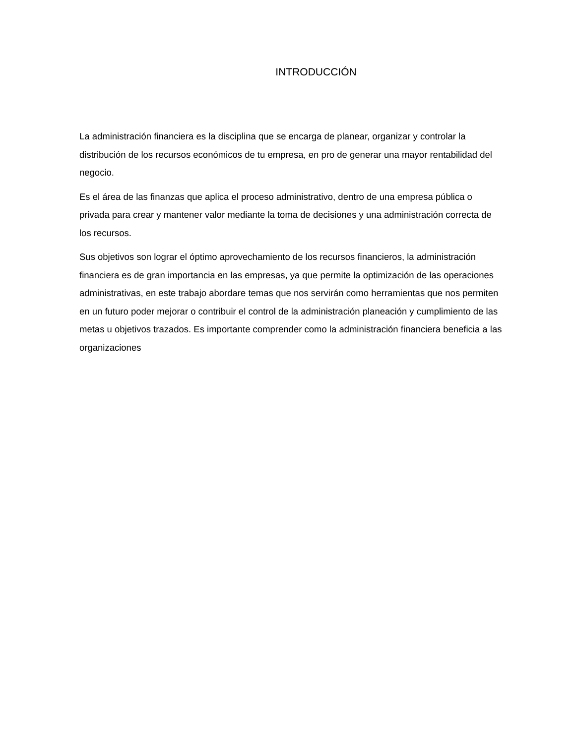INTRODUCCIÓN
La administración financiera es la disciplina que se encarga de planear, organizar y controlar la distribución de los recursos económicos de tu empresa, en pro de generar una mayor rentabilidad del negocio.
Es el área de las finanzas que aplica el proceso administrativo, dentro de una empresa pública o privada para crear y mantener valor mediante la toma de decisiones y una administración correcta de los recursos.
Sus objetivos son lograr el óptimo aprovechamiento de los recursos financieros, la administración financiera es de gran importancia en las empresas, ya que permite la optimización de las operaciones administrativas, en este trabajo abordare temas que nos servirán como herramientas que nos permiten en un futuro poder mejorar o contribuir el control de la administración planeación y cumplimiento de las metas u objetivos trazados. Es importante comprender como la administración financiera beneficia a las organizaciones